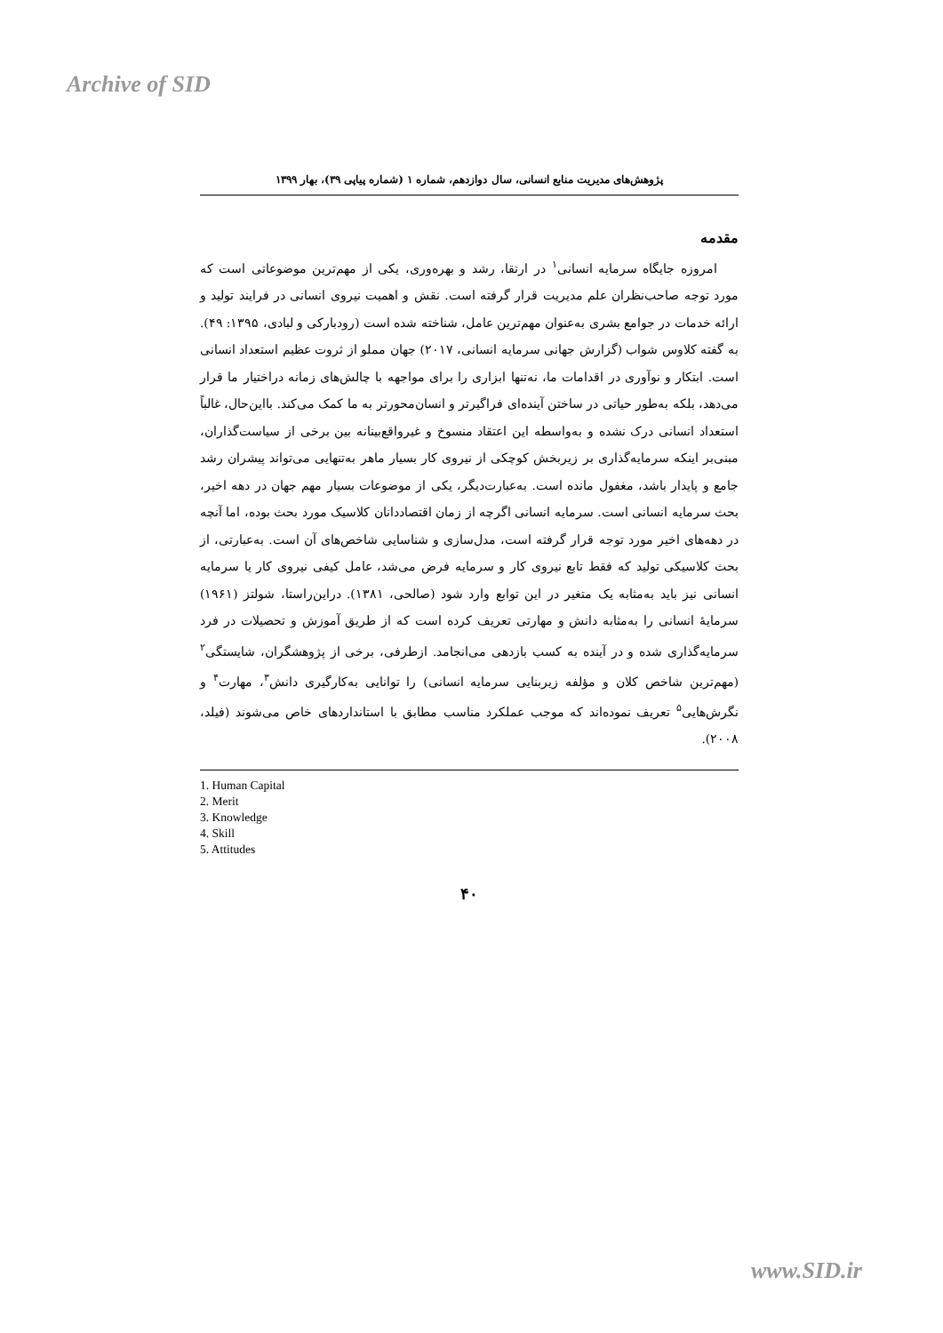Archive of SID
پژوهش‌های مدیریت منابع انسانی، سال دوازدهم، شماره ۱ (شماره پیاپی ۳۹)، بهار ۱۳۹۹
مقدمه
امروزه جایگاه سرمایه انسانی<sup>۱</sup> در ارتقا، رشد و بهره‌وری، یکی از مهم‌ترین موضوعاتی است که مورد توجه صاحب‌نظران علم مدیریت قرار گرفته است. نقش و اهمیت نیروی انسانی در فرایند تولید و ارائه خدمات در جوامع بشری به‌عنوان مهم‌ترین عامل، شناخته شده است (رودبارکی و لبادی، ۱۳۹۵: ۴۹). به گفته کلاوس شواب (گزارش جهانی سرمایه انسانی، ۲۰۱۷) جهان مملو از ثروت عظیم استعداد انسانی است. ابتکار و نوآوری در اقدامات ما، نه‌تنها ابزاری را برای مواجهه با چالش‌های زمانه دراختیار ما قرار می‌دهد، بلکه به‌طور حیاتی در ساختن آینده‌ای فراگیرتر و انسان‌محورتر به ما کمک می‌کند. بااین‌حال، غالباً استعداد انسانی درک نشده و به‌واسطه این اعتقاد منسوخ و غیرواقع‌بینانه بین برخی از سیاست‌گذاران، مبنی‌بر اینکه سرمایه‌گذاری بر زیربخش کوچکی از نیروی کار بسیار ماهر به‌تنهایی می‌تواند پیشران رشد جامع و پایدار باشد، مغفول مانده است. به‌عبارت‌دیگر، یکی از موضوعات بسیار مهم جهان در دهه اخیر، بحث سرمایه انسانی است. سرمایه انسانی اگرچه از زمان اقتصاددانان کلاسیک مورد بحث بوده، اما آنچه در دهه‌های اخیر مورد توجه قرار گرفته است، مدل‌سازی و شناسایی شاخص‌های آن است. به‌عبارتی، از بحث کلاسیکی تولید که فقط تابع نیروی کار و سرمایه فرض می‌شد، عامل کیفی نیروی کار یا سرمایه انسانی نیز باید به‌مثابه یک متغیر در این توابع وارد شود (صالحی، ۱۳۸۱). دراین‌راستا، شولتز (۱۹۶۱) سرمایهٔ انسانی را به‌مثابه دانش و مهارتی تعریف کرده است که از طریق آموزش و تحصیلات در فرد سرمایه‌گذاری شده و در آینده به کسب بازدهی می‌انجامد. ازطرفی، برخی از پژوهشگران، شایستگی<sup>۲</sup> (مهم‌ترین شاخص کلان و مؤلفه زیربنایی سرمایه انسانی) را توانایی به‌کارگیری دانش<sup>۳</sup>، مهارت<sup>۴</sup> و نگرش‌هایی<sup>۵</sup> تعریف نموده‌اند که موجب عملکرد مناسب مطابق با استانداردهای خاص می‌شوند (فیلد، ۲۰۰۸).
1. Human Capital
2. Merit
3. Knowledge
4. Skill
5. Attitudes
۴۰
www.SID.ir